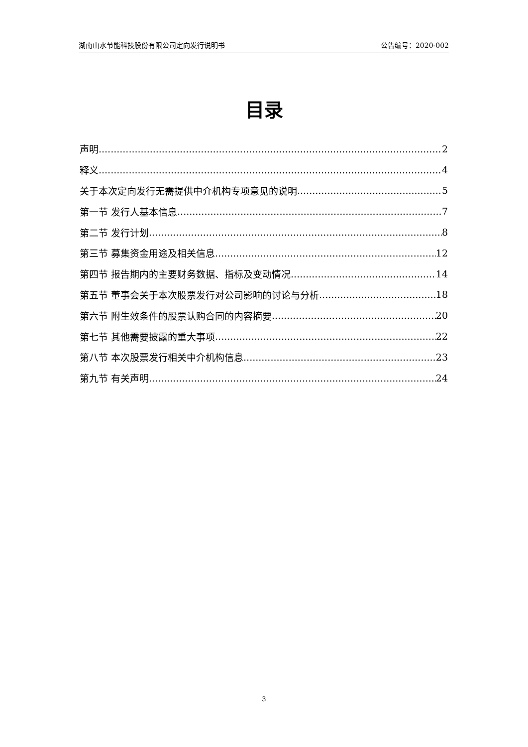湖南山水节能科技股份有限公司定向发行说明书 公告编号：2020-002
目录
声明 2
释义 4
关于本次定向发行无需提供中介机构专项意见的说明 5
第一节 发行人基本信息 7
第二节 发行计划 8
第三节 募集资金用途及相关信息 12
第四节 报告期内的主要财务数据、指标及变动情况 14
第五节 董事会关于本次股票发行对公司影响的讨论与分析 18
第六节 附生效条件的股票认购合同的内容摘要 20
第七节 其他需要披露的重大事项 22
第八节 本次股票发行相关中介机构信息 23
第九节 有关声明 24
3